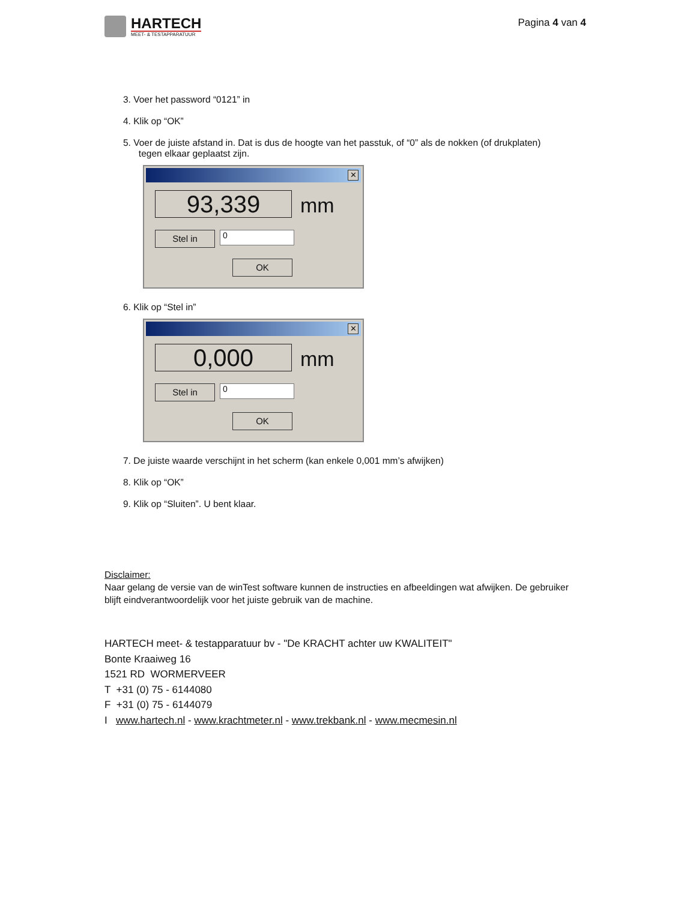HARTECH
MEET- & TESTAPPARATUUR
Pagina 4 van 4
3. Voer het password “0121” in
4. Klik op “OK”
5. Voer de juiste afstand in. Dat is dus de hoogte van het passtuk, of “0” als de nokken (of drukplaten)
tegen elkaar geplaatst zijn.
✕
93,339 mm
Stel in 0
OK
6. Klik op “Stel in”
✕
0,000 mm
Stel in 0
OK
7. De juiste waarde verschijnt in het scherm (kan enkele 0,001 mm’s afwijken)
8. Klik op “OK”
9. Klik op “Sluiten”. U bent klaar.
Disclaimer:
Naar gelang de versie van de winTest software kunnen de instructies en afbeeldingen wat afwijken. De gebruiker blijft eindverantwoordelijk voor het juiste gebruik van de machine.
HARTECH meet- & testapparatuur bv - "De KRACHT achter uw KWALITEIT"
Bonte Kraaiweg 16
1521 RD WORMERVEER
T +31 (0) 75 - 6144080
F +31 (0) 75 - 6144079
I www.hartech.nl - www.krachtmeter.nl - www.trekbank.nl - www.mecmesin.nl